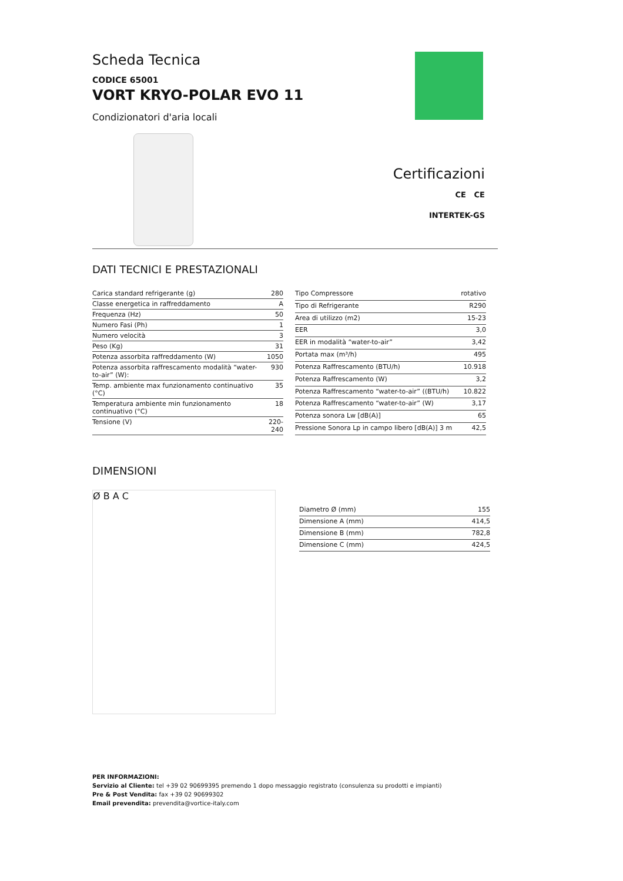Scheda Tecnica
CODICE 65001
VORT KRYO-POLAR EVO 11
Condizionatori d'aria locali
Certificazioni
CE CE
INTERTEK-GS
DATI TECNICI E PRESTAZIONALI
| Carica standard refrigerante (g) | 280 |
| Classe energetica in raffreddamento | A |
| Frequenza (Hz) | 50 |
| Numero Fasi (Ph) | 1 |
| Numero velocità | 3 |
| Peso (Kg) | 31 |
| Potenza assorbita raffreddamento (W) | 1050 |
| Potenza assorbita raffrescamento modalità “water-to-air” (W): | 930 |
| Temp. ambiente max funzionamento continuativo (°C) | 35 |
| Temperatura ambiente min funzionamento continuativo (°C) | 18 |
| Tensione (V) | 220-240 |
| Tipo Compressore | rotativo |
| Tipo di Refrigerante | R290 |
| Area di utilizzo (m2) | 15-23 |
| EER | 3,0 |
| EER in modalità “water-to-air” | 3,42 |
| Portata max (m³/h) | 495 |
| Potenza Raffrescamento (BTU/h) | 10.918 |
| Potenza Raffrescamento (W) | 3,2 |
| Potenza Raffrescamento “water-to-air” ((BTU/h) | 10.822 |
| Potenza Raffrescamento “water-to-air” (W) | 3,17 |
| Potenza sonora Lw [dB(A)] | 65 |
| Pressione Sonora Lp in campo libero [dB(A)] 3 m | 42,5 |
DIMENSIONI
Ø B A C
| Diametro Ø (mm) | 155 |
| Dimensione A (mm) | 414,5 |
| Dimensione B (mm) | 782,8 |
| Dimensione C (mm) | 424,5 |
PER INFORMAZIONI:
Servizio al Cliente: tel +39 02 90699395 premendo 1 dopo messaggio registrato (consulenza su prodotti e impianti)
Pre & Post Vendita: fax +39 02 90699302
Email prevendita: prevendita@vortice-italy.com